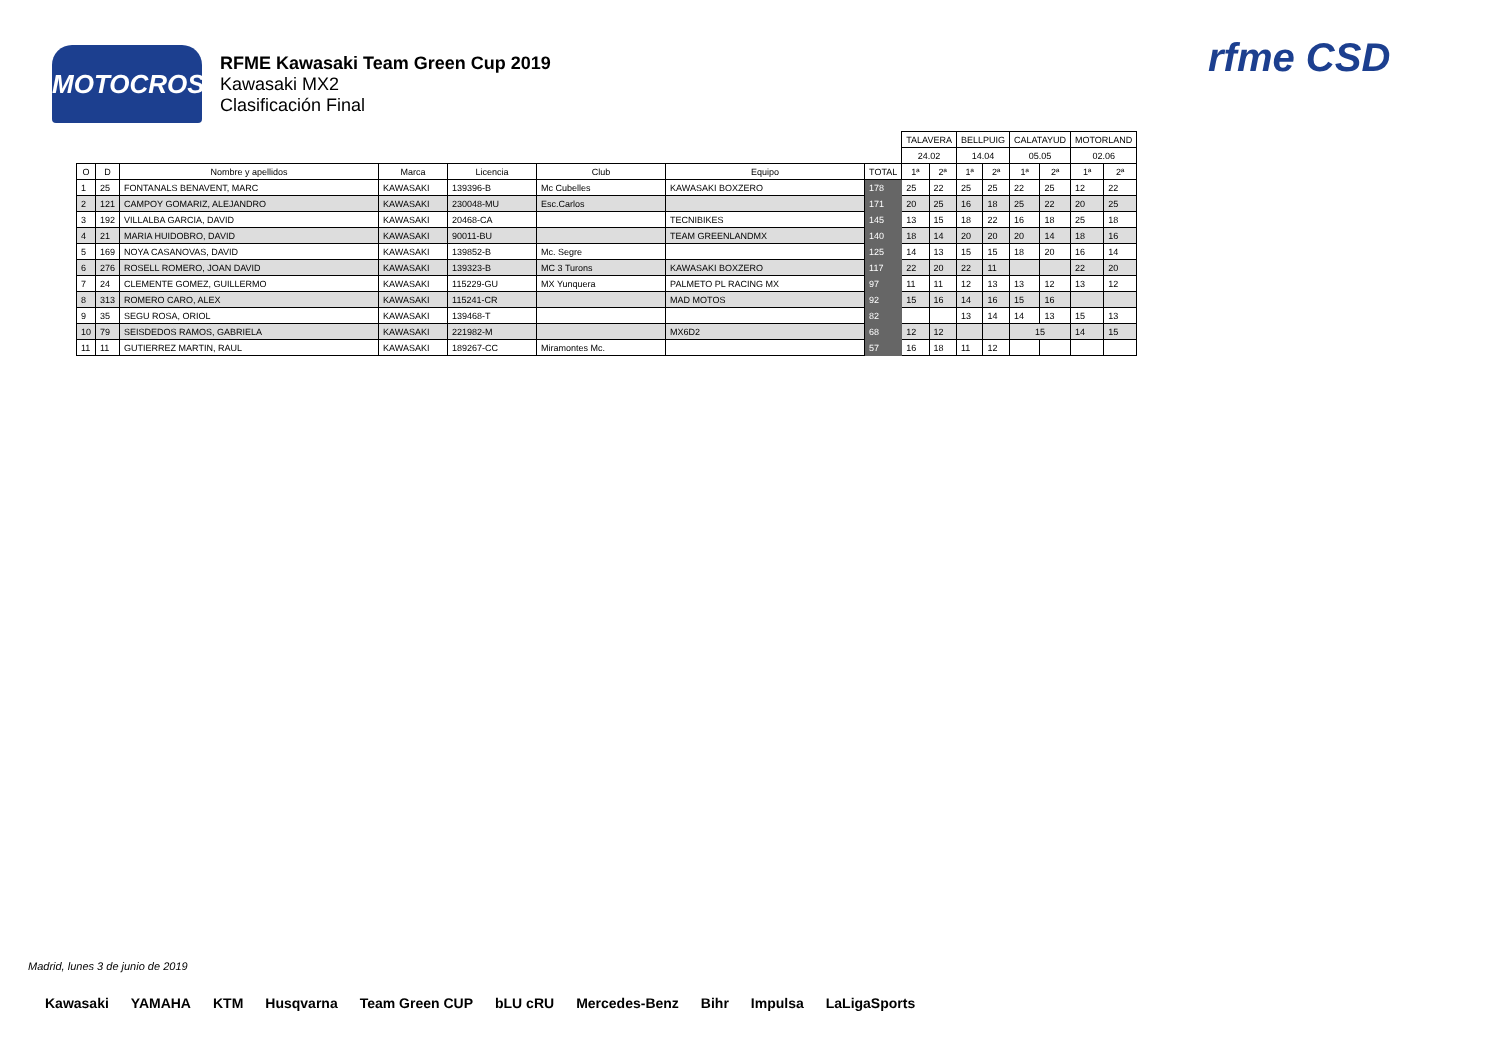MOTOCROSS
RFME Kawasaki Team Green Cup 2019
Kawasaki MX2
Clasificación Final
rfme CSD
| | | | | | | | | TALAVERA | | BELLPUIG | | CALATAYUD | | MOTORLAND | |
| | | | | | | | | 24.02 | | 14.04 | | 05.05 | | 02.06 | |
| O | D | Nombre y apellidos | Marca | Licencia | Club | Equipo | TOTAL | 1ª | 2ª | 1ª | 2ª | 1ª | 2ª | 1ª | 2ª |
| 1 | 25 | FONTANALS BENAVENT, MARC | KAWASAKI | 139396-B | Mc Cubelles | KAWASAKI BOXZERO | 178 | 25 | 22 | 25 | 25 | 22 | 25 | 12 | 22 |
| 2 | 121 | CAMPOY GOMARIZ, ALEJANDRO | KAWASAKI | 230048-MU | Esc.Carlos | | 171 | 20 | 25 | 16 | 18 | 25 | 22 | 20 | 25 |
| 3 | 192 | VILLALBA GARCIA, DAVID | KAWASAKI | 20468-CA | | TECNIBIKES | 145 | 13 | 15 | 18 | 22 | 16 | 18 | 25 | 18 |
| 4 | 21 | MARIA HUIDOBRO, DAVID | KAWASAKI | 90011-BU | | TEAM GREENLANDMX | 140 | 18 | 14 | 20 | 20 | 20 | 14 | 18 | 16 |
| 5 | 169 | NOYA CASANOVAS, DAVID | KAWASAKI | 139852-B | Mc. Segre | | 125 | 14 | 13 | 15 | 15 | 18 | 20 | 16 | 14 |
| 6 | 276 | ROSELL ROMERO, JOAN DAVID | KAWASAKI | 139323-B | MC 3 Turons | KAWASAKI BOXZERO | 117 | 22 | 20 | 22 | 11 | | | 22 | 20 |
| 7 | 24 | CLEMENTE GOMEZ, GUILLERMO | KAWASAKI | 115229-GU | MX Yunquera | PALMETO PL RACING MX | 97 | 11 | 11 | 12 | 13 | 13 | 12 | 13 | 12 |
| 8 | 313 | ROMERO CARO, ALEX | KAWASAKI | 115241-CR | | MAD MOTOS | 92 | 15 | 16 | 14 | 16 | 15 | 16 | | |
| 9 | 35 | SEGU ROSA, ORIOL | KAWASAKI | 139468-T | | | 82 | | | 13 | 14 | 14 | 13 | 15 | 13 |
| 10 | 79 | SEISDEDOS RAMOS, GABRIELA | KAWASAKI | 221982-M | | MX6D2 | 68 | 12 | 12 | | | 15 | | 14 | 15 |
| 11 | 11 | GUTIERREZ MARTIN, RAUL | KAWASAKI | 189267-CC | Miramontes Mc. | | 57 | 16 | 18 | 11 | 12 | | | | |
Madrid, lunes 3 de junio de 2019
Kawasaki YAMAHA KTM Husqvarna Team Green CUP bLU cRU Mercedes-Benz Bihr Impulsa LaLigaSports